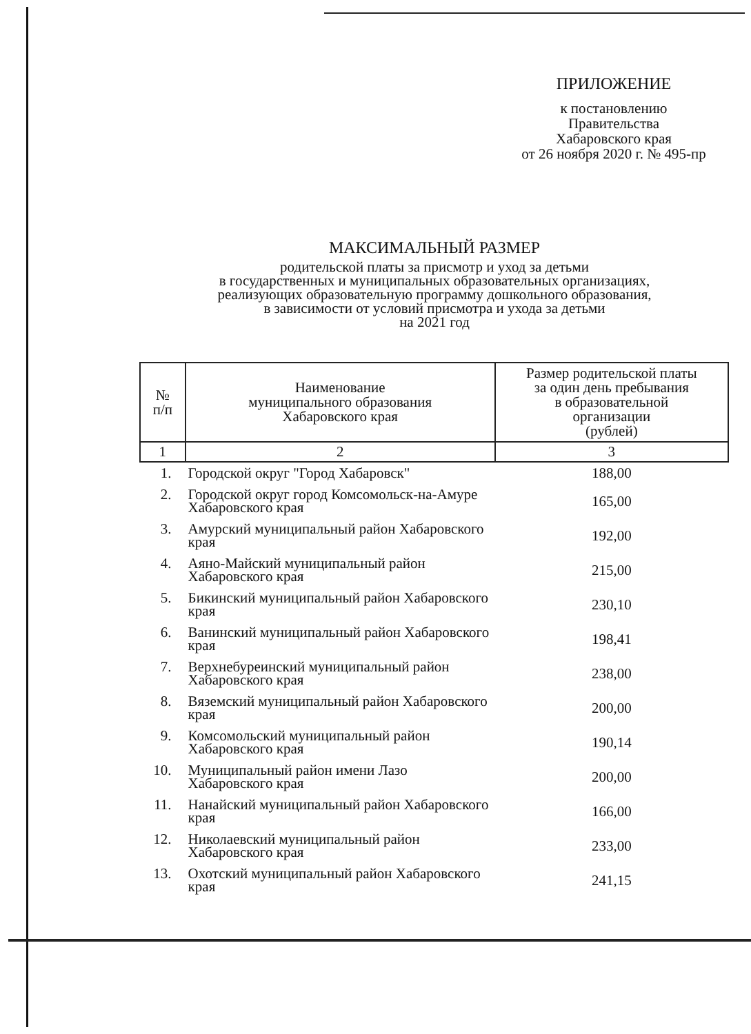ПРИЛОЖЕНИЕ
к постановлению
Правительства
Хабаровского края
от 26 ноября 2020 г. № 495-пр
МАКСИМАЛЬНЫЙ РАЗМЕР
родительской платы за присмотр и уход за детьми
в государственных и муниципальных образовательных организациях,
реализующих образовательную программу дошкольного образования,
в зависимости от условий присмотра и ухода за детьми
на 2021 год
| № п/п | Наименование муниципального образования Хабаровского края | Размер родительской платы за один день пребывания в образовательной организации (рублей) |
| --- | --- | --- |
| 1 | 2 | 3 |
| 1. | Городской округ "Город Хабаровск" | 188,00 |
| 2. | Городской округ город Комсомольск-на-Амуре Хабаровского края | 165,00 |
| 3. | Амурский муниципальный район Хабаровского края | 192,00 |
| 4. | Аяно-Майский муниципальный район Хабаровского края | 215,00 |
| 5. | Бикинский муниципальный район Хабаровского края | 230,10 |
| 6. | Ванинский муниципальный район Хабаровского края | 198,41 |
| 7. | Верхнебуреинский муниципальный район Хабаровского края | 238,00 |
| 8. | Вяземский муниципальный район Хабаровского края | 200,00 |
| 9. | Комсомольский муниципальный район Хабаровского края | 190,14 |
| 10. | Муниципальный район имени Лазо Хабаровского края | 200,00 |
| 11. | Нанайский муниципальный район Хабаровского края | 166,00 |
| 12. | Николаевский муниципальный район Хабаровского края | 233,00 |
| 13. | Охотский муниципальный район Хабаровского края | 241,15 |